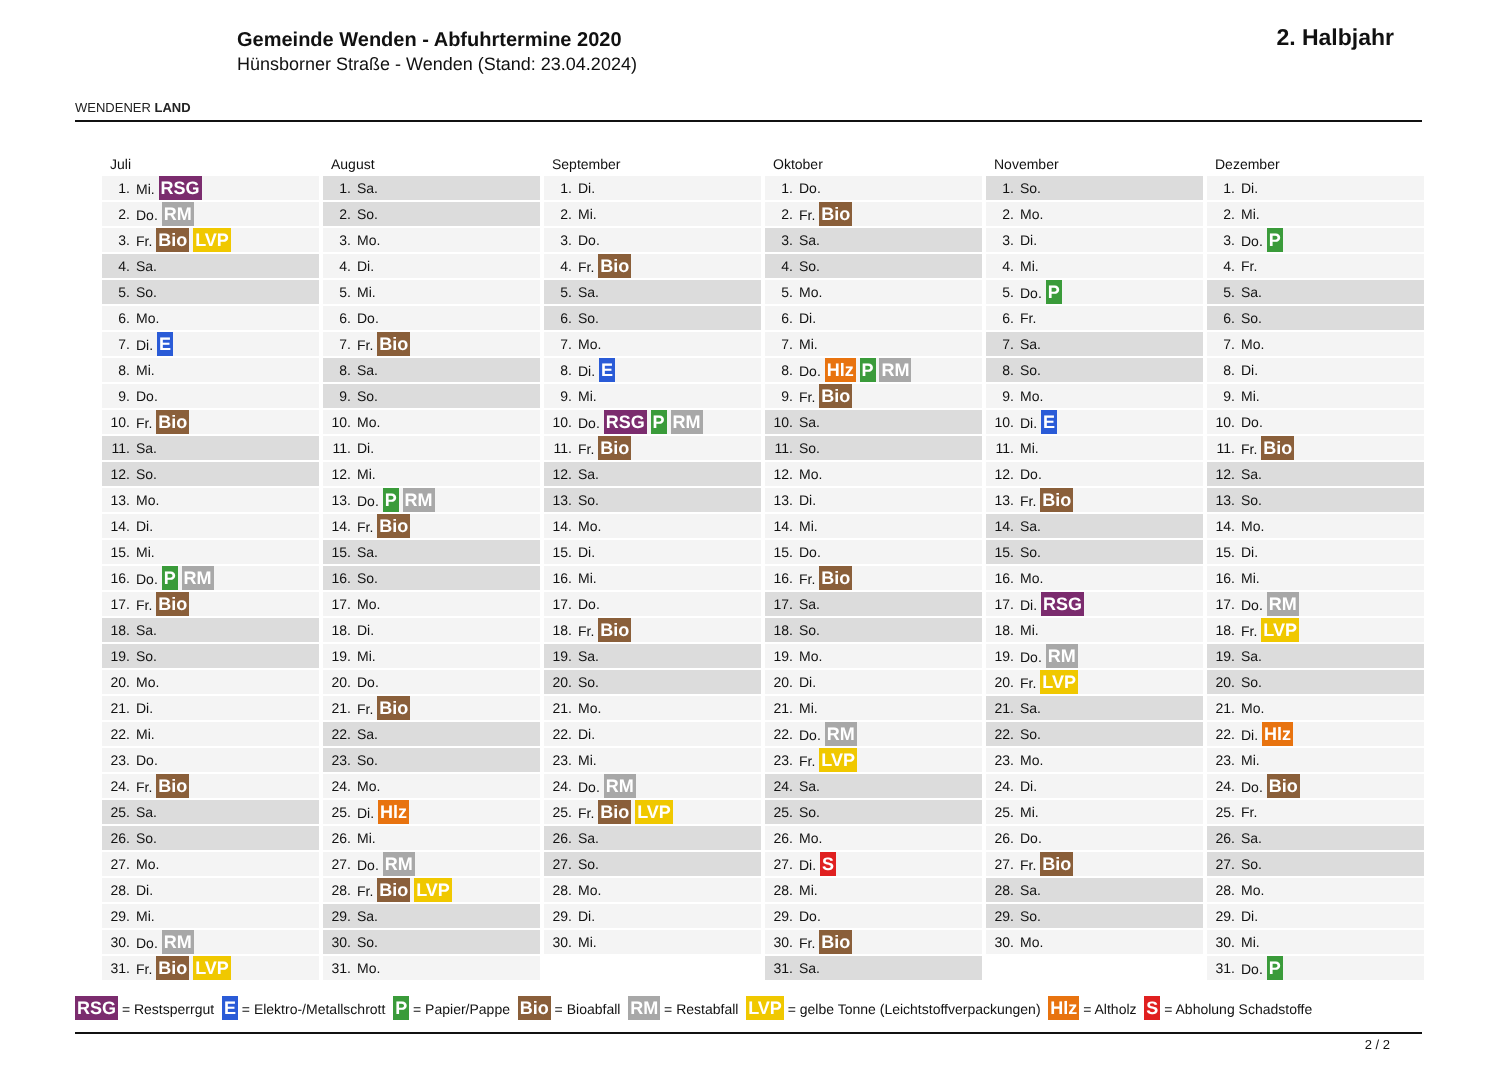WENDENER LAND
Gemeinde Wenden - Abfuhrtermine 2020
Hünsborner Straße - Wenden (Stand: 23.04.2024)
2. Halbjahr
Juli
| 1. | Mi. RSG |
| 2. | Do. RM |
| 3. | Fr. Bio LVP |
| 4. | Sa. |
| 5. | So. |
| 6. | Mo. |
| 7. | Di. E |
| 8. | Mi. |
| 9. | Do. |
| 10. | Fr. Bio |
| 11. | Sa. |
| 12. | So. |
| 13. | Mo. |
| 14. | Di. |
| 15. | Mi. |
| 16. | Do. P RM |
| 17. | Fr. Bio |
| 18. | Sa. |
| 19. | So. |
| 20. | Mo. |
| 21. | Di. |
| 22. | Mi. |
| 23. | Do. |
| 24. | Fr. Bio |
| 25. | Sa. |
| 26. | So. |
| 27. | Mo. |
| 28. | Di. |
| 29. | Mi. |
| 30. | Do. RM |
| 31. | Fr. Bio LVP |
August
| 1. | Sa. |
| 2. | So. |
| 3. | Mo. |
| 4. | Di. |
| 5. | Mi. |
| 6. | Do. |
| 7. | Fr. Bio |
| 8. | Sa. |
| 9. | So. |
| 10. | Mo. |
| 11. | Di. |
| 12. | Mi. |
| 13. | Do. P RM |
| 14. | Fr. Bio |
| 15. | Sa. |
| 16. | So. |
| 17. | Mo. |
| 18. | Di. |
| 19. | Mi. |
| 20. | Do. |
| 21. | Fr. Bio |
| 22. | Sa. |
| 23. | So. |
| 24. | Mo. |
| 25. | Di. Hlz |
| 26. | Mi. |
| 27. | Do. RM |
| 28. | Fr. Bio LVP |
| 29. | Sa. |
| 30. | So. |
| 31. | Mo. |
September
| 1. | Di. |
| 2. | Mi. |
| 3. | Do. |
| 4. | Fr. Bio |
| 5. | Sa. |
| 6. | So. |
| 7. | Mo. |
| 8. | Di. E |
| 9. | Mi. |
| 10. | Do. RSG P RM |
| 11. | Fr. Bio |
| 12. | Sa. |
| 13. | So. |
| 14. | Mo. |
| 15. | Di. |
| 16. | Mi. |
| 17. | Do. |
| 18. | Fr. Bio |
| 19. | Sa. |
| 20. | So. |
| 21. | Mo. |
| 22. | Di. |
| 23. | Mi. |
| 24. | Do. RM |
| 25. | Fr. Bio LVP |
| 26. | Sa. |
| 27. | So. |
| 28. | Mo. |
| 29. | Di. |
| 30. | Mi. |
Oktober
| 1. | Do. |
| 2. | Fr. Bio |
| 3. | Sa. |
| 4. | So. |
| 5. | Mo. |
| 6. | Di. |
| 7. | Mi. |
| 8. | Do. Hlz P RM |
| 9. | Fr. Bio |
| 10. | Sa. |
| 11. | So. |
| 12. | Mo. |
| 13. | Di. |
| 14. | Mi. |
| 15. | Do. |
| 16. | Fr. Bio |
| 17. | Sa. |
| 18. | So. |
| 19. | Mo. |
| 20. | Di. |
| 21. | Mi. |
| 22. | Do. RM |
| 23. | Fr. LVP |
| 24. | Sa. |
| 25. | So. |
| 26. | Mo. |
| 27. | Di. S |
| 28. | Mi. |
| 29. | Do. |
| 30. | Fr. Bio |
| 31. | Sa. |
November
| 1. | So. |
| 2. | Mo. |
| 3. | Di. |
| 4. | Mi. |
| 5. | Do. P |
| 6. | Fr. |
| 7. | Sa. |
| 8. | So. |
| 9. | Mo. |
| 10. | Di. E |
| 11. | Mi. |
| 12. | Do. |
| 13. | Fr. Bio |
| 14. | Sa. |
| 15. | So. |
| 16. | Mo. |
| 17. | Di. RSG |
| 18. | Mi. |
| 19. | Do. RM |
| 20. | Fr. LVP |
| 21. | Sa. |
| 22. | So. |
| 23. | Mo. |
| 24. | Di. |
| 25. | Mi. |
| 26. | Do. |
| 27. | Fr. Bio |
| 28. | Sa. |
| 29. | So. |
| 30. | Mo. |
Dezember
| 1. | Di. |
| 2. | Mi. |
| 3. | Do. P |
| 4. | Fr. |
| 5. | Sa. |
| 6. | So. |
| 7. | Mo. |
| 8. | Di. |
| 9. | Mi. |
| 10. | Do. |
| 11. | Fr. Bio |
| 12. | Sa. |
| 13. | So. |
| 14. | Mo. |
| 15. | Di. |
| 16. | Mi. |
| 17. | Do. RM |
| 18. | Fr. LVP |
| 19. | Sa. |
| 20. | So. |
| 21. | Mo. |
| 22. | Di. Hlz |
| 23. | Mi. |
| 24. | Do. Bio |
| 25. | Fr. |
| 26. | Sa. |
| 27. | So. |
| 28. | Mo. |
| 29. | Di. |
| 30. | Mi. |
| 31. | Do. P |
RSG = Restsperrgut E = Elektro-/Metallschrott P = Papier/Pappe Bio = Bioabfall RM = Restabfall LVP = gelbe Tonne (Leichtstoffverpackungen) Hlz = Altholz S = Abholung Schadstoffe
2 / 2